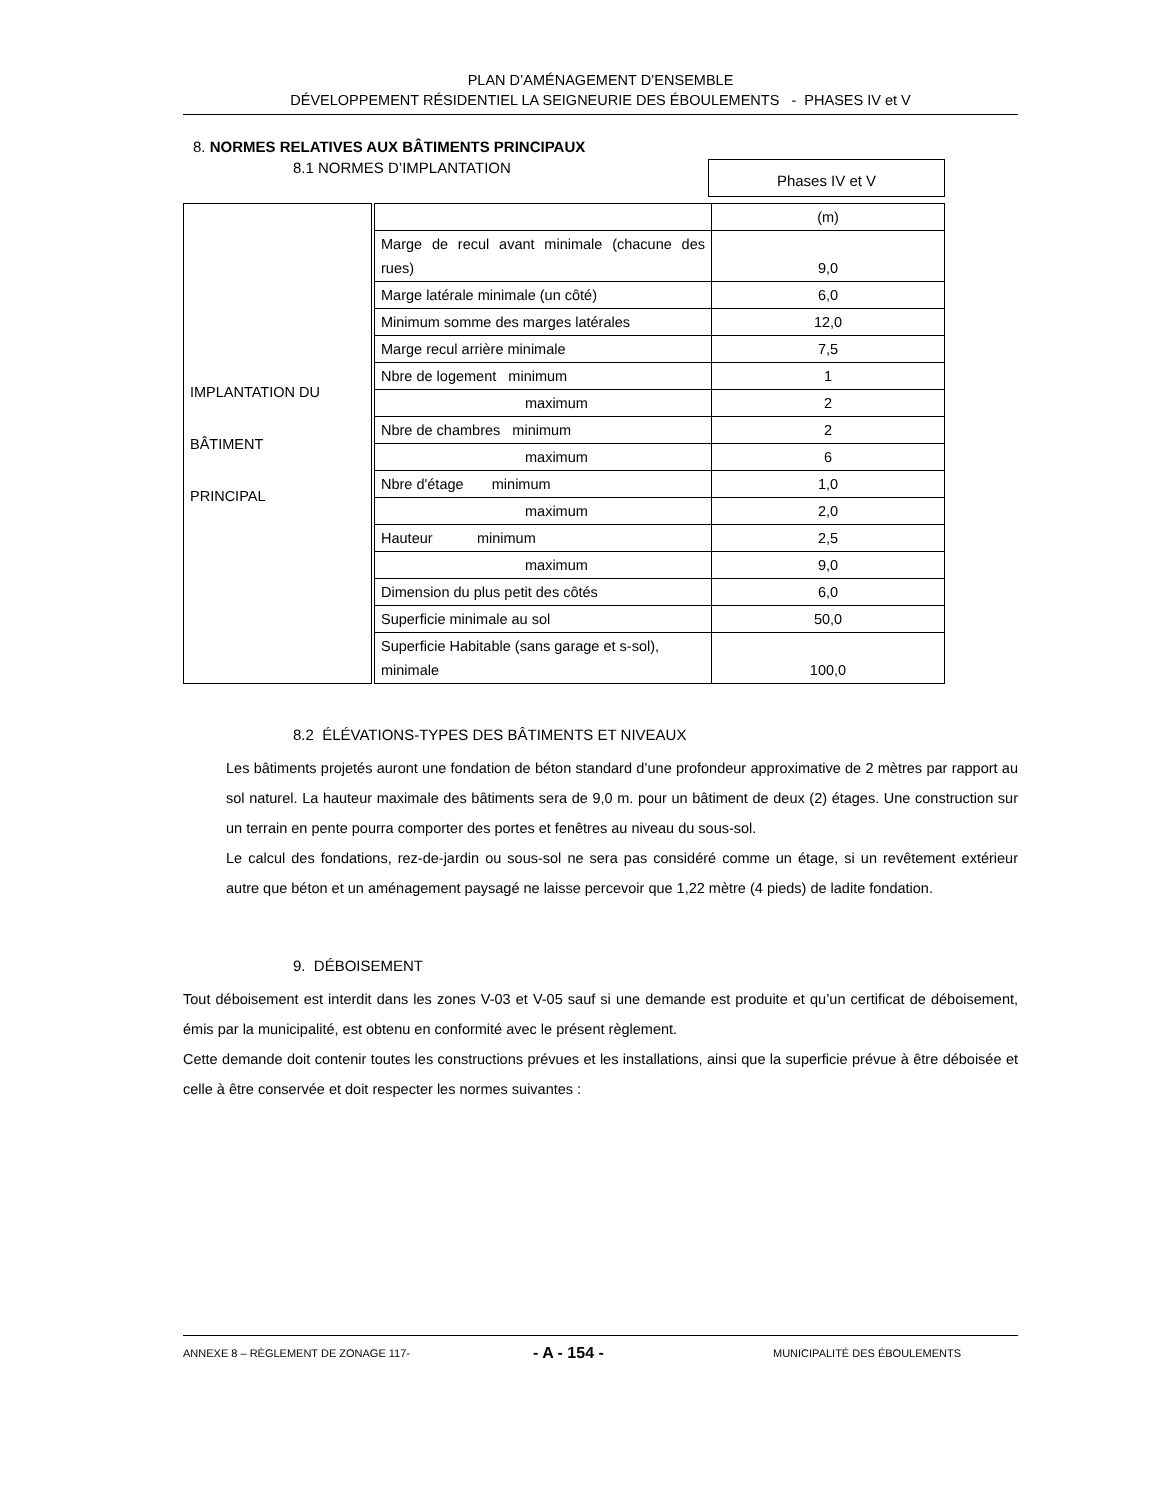PLAN D’AMÉNAGEMENT D’ENSEMBLE
DÉVELOPPEMENT RÉSIDENTIEL LA SEIGNEURIE DES ÉBOULEMENTS - PHASES IV et V
8. NORMES RELATIVES AUX BÂTIMENTS PRINCIPAUX
8.1 NORMES D’IMPLANTATION
Phases IV et V
| IMPLANTATION DU BÂTIMENT PRINCIPAL | | (m) |
| | Marge de recul avant minimale (chacune des rues) | 9,0 |
| | Marge latérale minimale (un côté) | 6,0 |
| | Minimum somme des marges latérales | 12,0 |
| | Marge recul arrière minimale | 7,5 |
| | Nbre de logement minimum | 1 |
| | maximum | 2 |
| | Nbre de chambres minimum | 2 |
| | maximum | 6 |
| | Nbre d'étage minimum | 1,0 |
| | maximum | 2,0 |
| | Hauteur minimum | 2,5 |
| | maximum | 9,0 |
| | Dimension du plus petit des côtés | 6,0 |
| | Superficie minimale au sol | 50,0 |
| | Superficie Habitable (sans garage et s-sol), minimale | 100,0 |
8.2 ÉLÉVATIONS-TYPES DES BÂTIMENTS ET NIVEAUX
Les bâtiments projetés auront une fondation de béton standard d’une profondeur approximative de 2 mètres par rapport au sol naturel. La hauteur maximale des bâtiments sera de 9,0 m. pour un bâtiment de deux (2) étages. Une construction sur un terrain en pente pourra comporter des portes et fenêtres au niveau du sous-sol.
Le calcul des fondations, rez-de-jardin ou sous-sol ne sera pas considéré comme un étage, si un revêtement extérieur autre que béton et un aménagement paysagé ne laisse percevoir que 1,22 mètre (4 pieds) de ladite fondation.
9. DÉBOISEMENT
Tout déboisement est interdit dans les zones V-03 et V-05 sauf si une demande est produite et qu’un certificat de déboisement, émis par la municipalité, est obtenu en conformité avec le présent règlement.
Cette demande doit contenir toutes les constructions prévues et les installations, ainsi que la superficie prévue à être déboisée et celle à être conservée et doit respecter les normes suivantes :
ANNEXE 8 – RÈGLEMENT DE ZONAGE 117- - A - 154 - MUNICIPALITÉ DES ÉBOULEMENTS